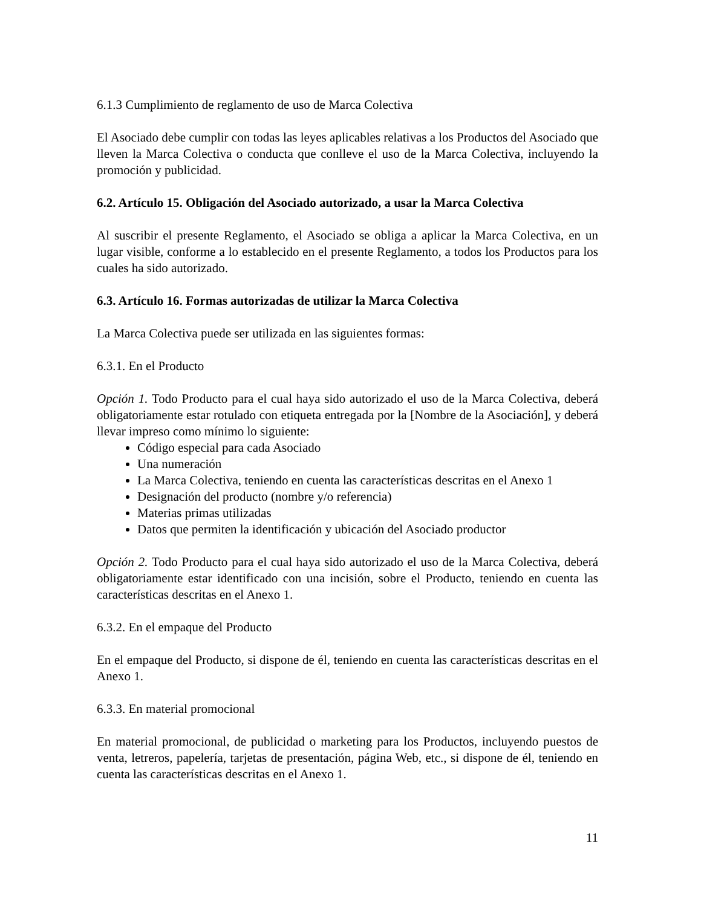6.1.3 Cumplimiento de reglamento de uso de Marca Colectiva
El Asociado debe cumplir con todas las leyes aplicables relativas a los Productos del Asociado que lleven la Marca Colectiva o conducta que conlleve el uso de la Marca Colectiva, incluyendo la promoción y publicidad.
6.2. Artículo 15. Obligación del Asociado autorizado, a usar la Marca Colectiva
Al suscribir el presente Reglamento, el Asociado se obliga a aplicar la Marca Colectiva, en un lugar visible, conforme a lo establecido en el presente Reglamento, a todos los Productos para los cuales ha sido autorizado.
6.3. Artículo 16. Formas autorizadas de utilizar la Marca Colectiva
La Marca Colectiva puede ser utilizada en las siguientes formas:
6.3.1. En el Producto
Opción 1. Todo Producto para el cual haya sido autorizado el uso de la Marca Colectiva, deberá obligatoriamente estar rotulado con etiqueta entregada por la [Nombre de la Asociación], y deberá llevar impreso como mínimo lo siguiente:
Código especial para cada Asociado
Una numeración
La Marca Colectiva, teniendo en cuenta las características descritas en el Anexo 1
Designación del producto (nombre y/o referencia)
Materias primas utilizadas
Datos que permiten la identificación y ubicación del Asociado productor
Opción 2. Todo Producto para el cual haya sido autorizado el uso de la Marca Colectiva, deberá obligatoriamente estar identificado con una incisión, sobre el Producto, teniendo en cuenta las características descritas en el Anexo 1.
6.3.2. En el empaque del Producto
En el empaque del Producto, si dispone de él, teniendo en cuenta las características descritas en el Anexo 1.
6.3.3. En material promocional
En material promocional, de publicidad o marketing para los Productos, incluyendo puestos de venta, letreros, papelería, tarjetas de presentación, página Web, etc., si dispone de él, teniendo en cuenta las características descritas en el Anexo 1.
11